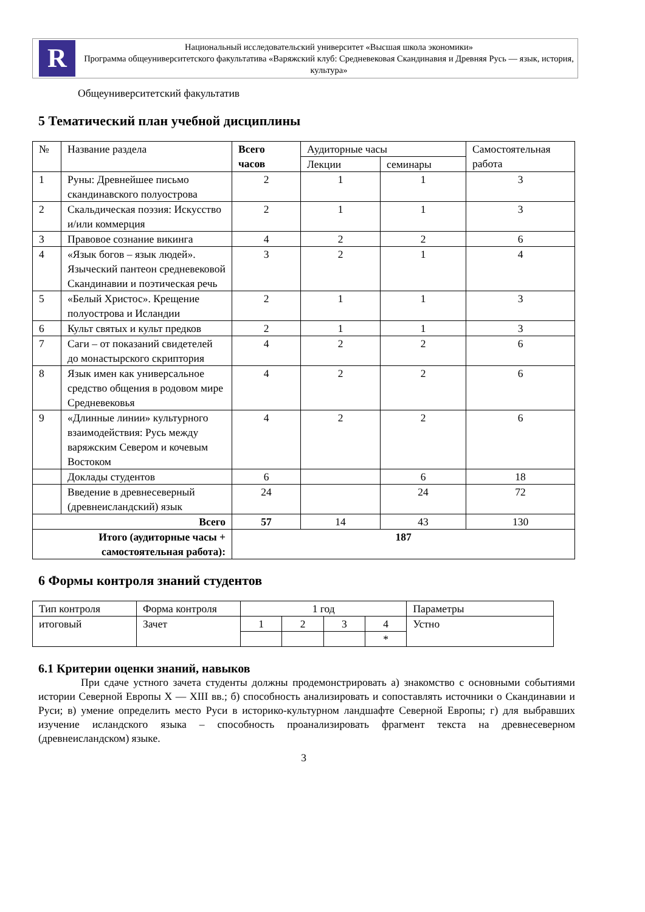R
Национальный исследовательский университет «Высшая школа экономики»
Программа общеуниверситетского факультатива «Варяжский клуб: Средневековая Скандинавия и Древняя Русь — язык, история, культура»
Общеуниверситетский факультатив
5 Тематический план учебной дисциплины
| № | Название раздела | Всего часов | Аудиторные часы | | Самостоятельная работа |
| --- | --- | --- | --- | --- | --- |
| | | | Лекции | семинары | |
| 1 | Руны: Древнейшее письмо скандинавского полуострова | 2 | 1 | 1 | 3 |
| 2 | Скальдическая поэзия: Искусство и/или коммерция | 2 | 1 | 1 | 3 |
| 3 | Правовое сознание викинга | 4 | 2 | 2 | 6 |
| 4 | «Язык богов – язык людей». Языческий пантеон средневековой Скандинавии и поэтическая речь | 3 | 2 | 1 | 4 |
| 5 | «Белый Христос». Крещение полуострова и Исландии | 2 | 1 | 1 | 3 |
| 6 | Культ святых и культ предков | 2 | 1 | 1 | 3 |
| 7 | Саги – от показаний свидетелей до монастырского скриптория | 4 | 2 | 2 | 6 |
| 8 | Язык имен как универсальное средство общения в родовом мире Средневековья | 4 | 2 | 2 | 6 |
| 9 | «Длинные линии» культурного взаимодействия: Русь между варяжским Севером и кочевым Востоком | 4 | 2 | 2 | 6 |
| | Доклады студентов | 6 | | 6 | 18 |
| | Введение в древнесеверный (древнеисландский) язык | 24 | | 24 | 72 |
| Всего | | 57 | 14 | 43 | 130 |
| Итого (аудиторные часы + самостоятельная работа): | | 187 | | | |
6 Формы контроля знаний студентов
| Тип контроля | Форма контроля | 1 год | | | | Параметры |
| итоговый | Зачет | 1 | 2 | 3 | 4 | Устно |
| | | | | | * | |
6.1 Критерии оценки знаний, навыков
При сдаче устного зачета студенты должны продемонстрировать а) знакомство с основными событиями истории Северной Европы X — XIII вв.; б) способность анализировать и сопоставлять источники о Скандинавии и Руси; в) умение определить место Руси в историко-культурном ландшафте Северной Европы; г) для выбравших изучение исландского языка – способность проанализировать фрагмент текста на древнесеверном (древнеисландском) языке.
3